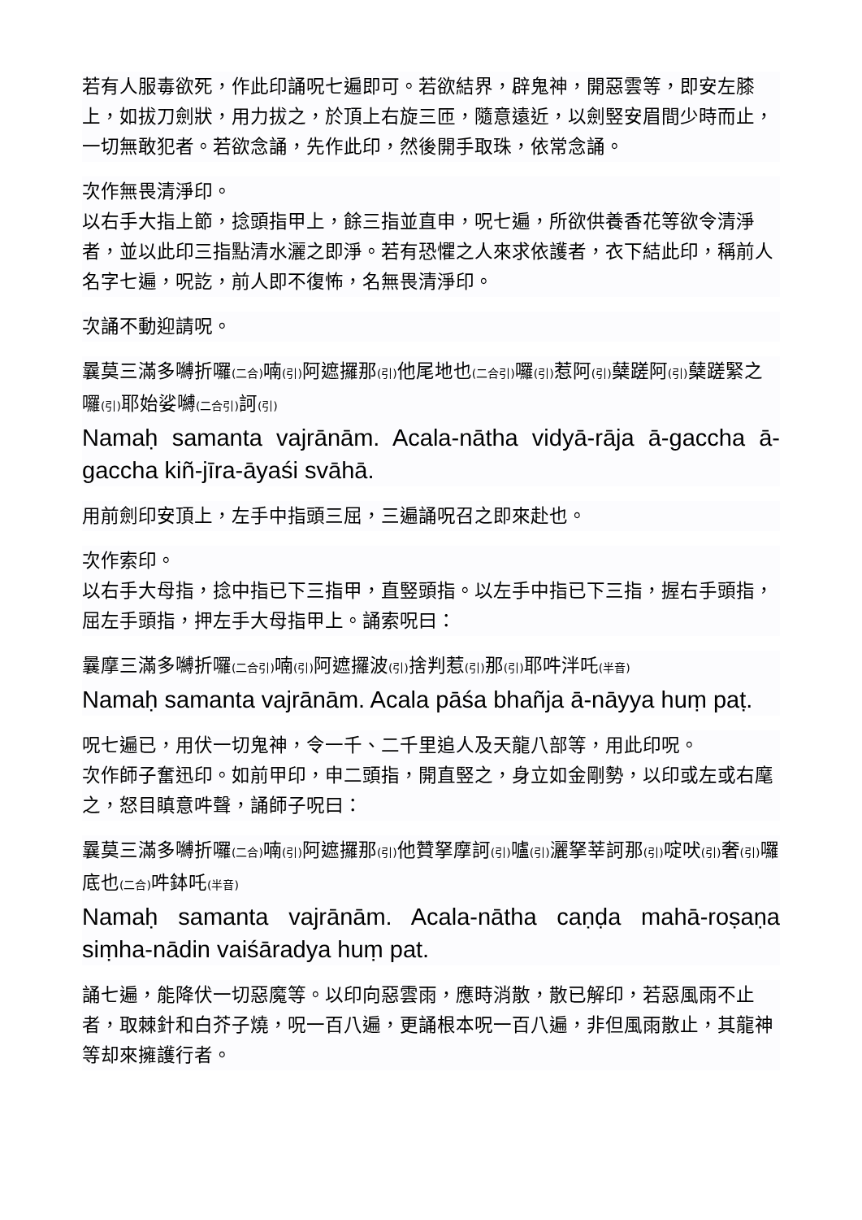若有人服毒欲死，作此印誦呪七遍即可。若欲結界，辟鬼神，開惡雲等，即安左膝上，如拔刀劍狀，用力拔之，於頂上右旋三匝，隨意遠近，以劍竪安眉間少時而止，一切無敢犯者。若欲念誦，先作此印，然後開手取珠，依常念誦。
次作無畏清淨印。
以右手大指上節，捻頭指甲上，餘三指並直申，呪七遍，所欲供養香花等欲令清淨者，並以此印三指點清水灑之即淨。若有恐懼之人來求依護者，衣下結此印，稱前人名字七遍，呪訖，前人即不復怖，名無畏清淨印。
次誦不動迎請呪。
曩莫三滿多嚩折囉(二合) 喃(引) 阿遮攞那(引) 他尾地也(二合引) 囉(引) 惹阿(引) 蘖蹉阿(引) 蘖蹉緊之囉(引) 耶始娑嚩(二合引) 訶(引)
Namaḥ samanta vajrānām. Acala-nātha vidyā-rāja ā-gaccha ā-gaccha kiñ-jīra-āyaśi svāhā.
用前劍印安頂上，左手中指頭三屈，三遍誦呪召之即來赴也。
次作索印。
以右手大母指，捻中指已下三指甲，直竪頭指。以左手中指已下三指，握右手頭指，屈左手頭指，押左手大母指甲上。誦索呪曰：
曩摩三滿多嚩折囉(二合引) 喃(引) 阿遮攞波(引) 捨判惹(引) 那(引) 耶吽泮吒(半音)
Namaḥ samanta vajrānām. Acala pāśa bhañja ā-nāyya huṃ paṭ.
呪七遍已，用伏一切鬼神，令一千、二千里追人及天龍八部等，用此印呪。
次作師子奮迅印。如前甲印，申二頭指，開直竪之，身立如金剛勢，以印或左或右麾之，怒目瞋意吽聲，誦師子呪曰：
曩莫三滿多嚩折囉(二合) 喃(引) 阿遮攞那(引) 他贊拏摩訶(引) 嚧(引) 灑拏莘訶那(引) 啶吠(引) 奢(引) 囉底也(二合) 吽鉢吒(半音)
Namaḥ samanta vajrānām. Acala-nātha caṇḍa mahā-roṣaṇa siṃha-nādin vaiśāradya huṃ pat.
誦七遍，能降伏一切惡魔等。以印向惡雲雨，應時消散，散已解印，若惡風雨不止者，取棘針和白芥子燒，呪一百八遍，更誦根本呪一百八遍，非但風雨散止，其龍神等却來擁護行者。